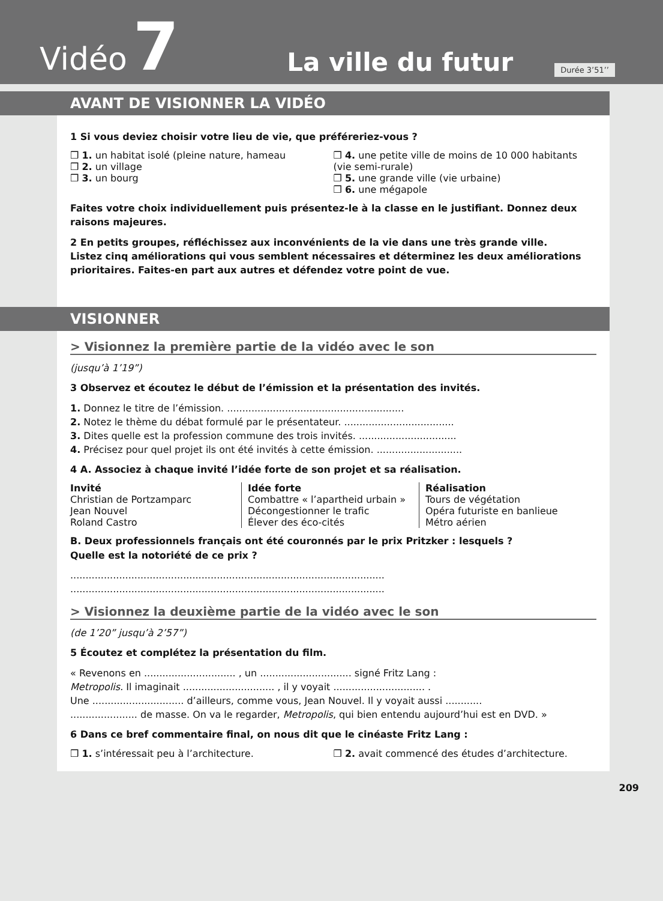Vidéo 7 La ville du futur Durée 3’51’’
AVANT DE VISIONNER LA VIDÉO
1 Si vous deviez choisir votre lieu de vie, que préféreriez-vous ?
❒ 1. un habitat isolé (pleine nature, hameau
❒ 2. un village
❒ 3. un bourg
❒ 4. une petite ville de moins de 10 000 habitants (vie semi-rurale)
❒ 5. une grande ville (vie urbaine)
❒ 6. une mégapole
Faites votre choix individuellement puis présentez-le à la classe en le justifiant. Donnez deux raisons majeures.
2 En petits groupes, réfléchissez aux inconvénients de la vie dans une très grande ville.
Listez cinq améliorations qui vous semblent nécessaires et déterminez les deux améliorations prioritaires. Faites-en part aux autres et défendez votre point de vue.
VISIONNER
> Visionnez la première partie de la vidéo avec le son
(jusqu’à 1’19”)
3 Observez et écoutez le début de l’émission et la présentation des invités.
1. Donnez le titre de l’émission. ..........................................................
2. Notez le thème du débat formulé par le présentateur. ....................................
3. Dites quelle est la profession commune des trois invités. ................................
4. Précisez pour quel projet ils ont été invités à cette émission. ............................
4 A. Associez à chaque invité l’idée forte de son projet et sa réalisation.
Invité
Christian de Portzamparc
Jean Nouvel
Roland Castro
Idée forte
Combattre « l’apartheid urbain »
Décongestionner le trafic
Élever des éco-cités
Réalisation
Tours de végétation
Opéra futuriste en banlieue
Métro aérien
B. Deux professionnels français ont été couronnés par le prix Pritzker : lesquels ?
Quelle est la notoriété de ce prix ?
.......................................................................................................
.......................................................................................................
> Visionnez la deuxième partie de la vidéo avec le son
(de 1’20” jusqu’à 2’57”)
5 Écoutez et complétez la présentation du film.
« Revenons en .............................. , un .............................. signé Fritz Lang :
Metropolis. Il imaginait .............................. , il y voyait .............................. .
Une .............................. d’ailleurs, comme vous, Jean Nouvel. Il y voyait aussi ............
...................... de masse. On va le regarder, Metropolis, qui bien entendu aujourd’hui est en DVD. »
6 Dans ce bref commentaire final, on nous dit que le cinéaste Fritz Lang :
❒ 1. s’intéressait peu à l’architecture.
❒ 2. avait commencé des études d’architecture.
209